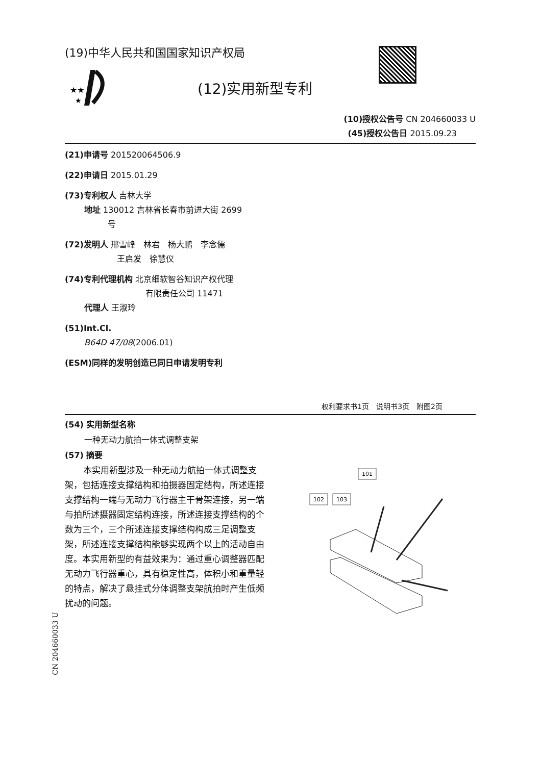(19)中华人民共和国国家知识产权局
★★
★
(12)实用新型专利
(10)授权公告号 CN 204660033 U
(45)授权公告日 2015.09.23
(21)申请号 201520064506.9
(22)申请日 2015.01.29
(73)专利权人 吉林大学
地址 130012 吉林省长春市前进大街 2699
号
(72)发明人 邢雪峰　林君　杨大鹏　李念儒
王启发　徐慧仪
(74)专利代理机构 北京细软智谷知识产权代理
有限责任公司 11471
代理人 王淑玲
(51)Int.Cl.
B64D 47/08(2006.01)
(ESM)同样的发明创造已同日申请发明专利
权利要求书1页　说明书3页　附图2页
(54) 实用新型名称
一种无动力航拍一体式调整支架
(57) 摘要
本实用新型涉及一种无动力航拍一体式调整支架，包括连接支撑结构和拍摄器固定结构，所述连接支撑结构一端与无动力飞行器主干骨架连接，另一端与拍所述摄器固定结构连接，所述连接支撑结构的个数为三个，三个所述连接支撑结构构成三足调整支架，所述连接支撑结构能够实现两个以上的活动自由度。本实用新型的有益效果为：通过重心调整器匹配无动力飞行器重心，具有稳定性高，体积小和重量轻的特点，解决了悬挂式分体调整支架航拍时产生低频扰动的问题。
101
102
103
CN 204660033 U